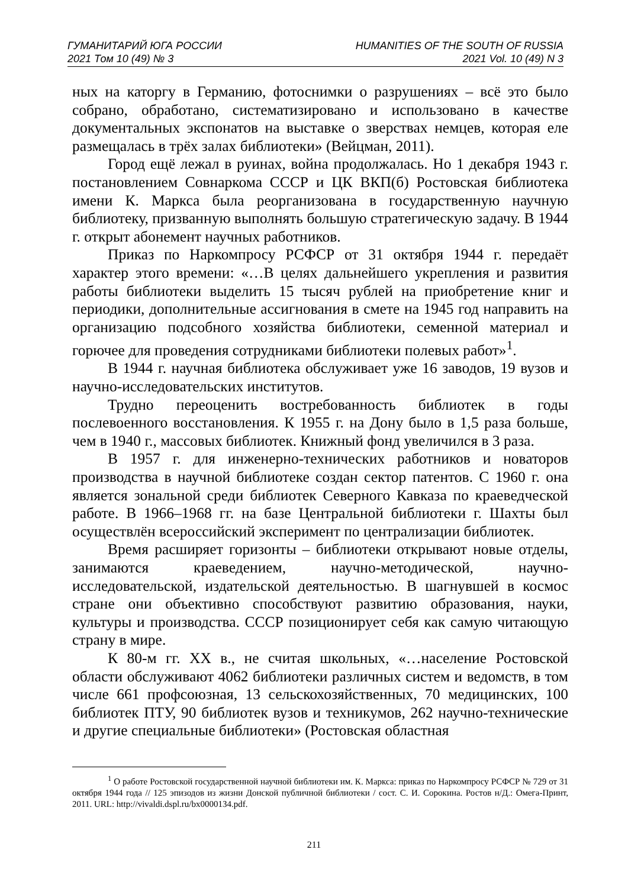ГУМАНИТАРИЙ ЮГА РОССИИ HUMANITIES OF THE SOUTH OF RUSSIA
2021 Том 10 (49) № 3 2021 Vol. 10 (49) N 3
ных на каторгу в Германию, фотоснимки о разрушениях – всё это было собрано, обработано, систематизировано и использовано в качестве документальных экспонатов на выставке о зверствах немцев, которая еле размещалась в трёх залах библиотеки» (Вейцман, 2011).
Город ещё лежал в руинах, война продолжалась. Но 1 декабря 1943 г. постановлением Совнаркома СССР и ЦК ВКП(б) Ростовская библиотека имени К. Маркса была реорганизована в государственную научную библиотеку, призванную выполнять большую стратегическую задачу. В 1944 г. открыт абонемент научных работников.
Приказ по Наркомпросу РСФСР от 31 октября 1944 г. передаёт характер этого времени: «…В целях дальнейшего укрепления и развития работы библиотеки выделить 15 тысяч рублей на приобретение книг и периодики, дополнительные ассигнования в смете на 1945 год направить на организацию подсобного хозяйства библиотеки, семенной материал и горючее для проведения сотрудниками библиотеки полевых работ»<sup>1</sup>.
В 1944 г. научная библиотека обслуживает уже 16 заводов, 19 вузов и научно-исследовательских институтов.
Трудно переоценить востребованность библиотек в годы послевоенного восстановления. К 1955 г. на Дону было в 1,5 раза больше, чем в 1940 г., массовых библиотек. Книжный фонд увеличился в 3 раза.
В 1957 г. для инженерно-технических работников и новаторов производства в научной библиотеке создан сектор патентов. С 1960 г. она является зональной среди библиотек Северного Кавказа по краеведческой работе. В 1966–1968 гг. на базе Центральной библиотеки г. Шахты был осуществлён всероссийский эксперимент по централизации библиотек.
Время расширяет горизонты – библиотеки открывают новые отделы, занимаются краеведением, научно-методической, научно-исследовательской, издательской деятельностью. В шагнувшей в космос стране они объективно способствуют развитию образования, науки, культуры и производства. СССР позиционирует себя как самую читающую страну в мире.
К 80-м гг. XX в., не считая школьных, «…население Ростовской области обслуживают 4062 библиотеки различных систем и ведомств, в том числе 661 профсоюзная, 13 сельскохозяйственных, 70 медицинских, 100 библиотек ПТУ, 90 библиотек вузов и техникумов, 262 научно-технические и другие специальные библиотеки» (Ростовская областная
<sup>1</sup> О работе Ростовской государственной научной библиотеки им. К. Маркса: приказ по Наркомпросу РСФСР № 729 от 31 октября 1944 года // 125 эпизодов из жизни Донской публичной библиотеки / сост. С. И. Сорокина. Ростов н/Д.: Омега-Принт, 2011. URL: http://vivaldi.dspl.ru/bx0000134.pdf.
211